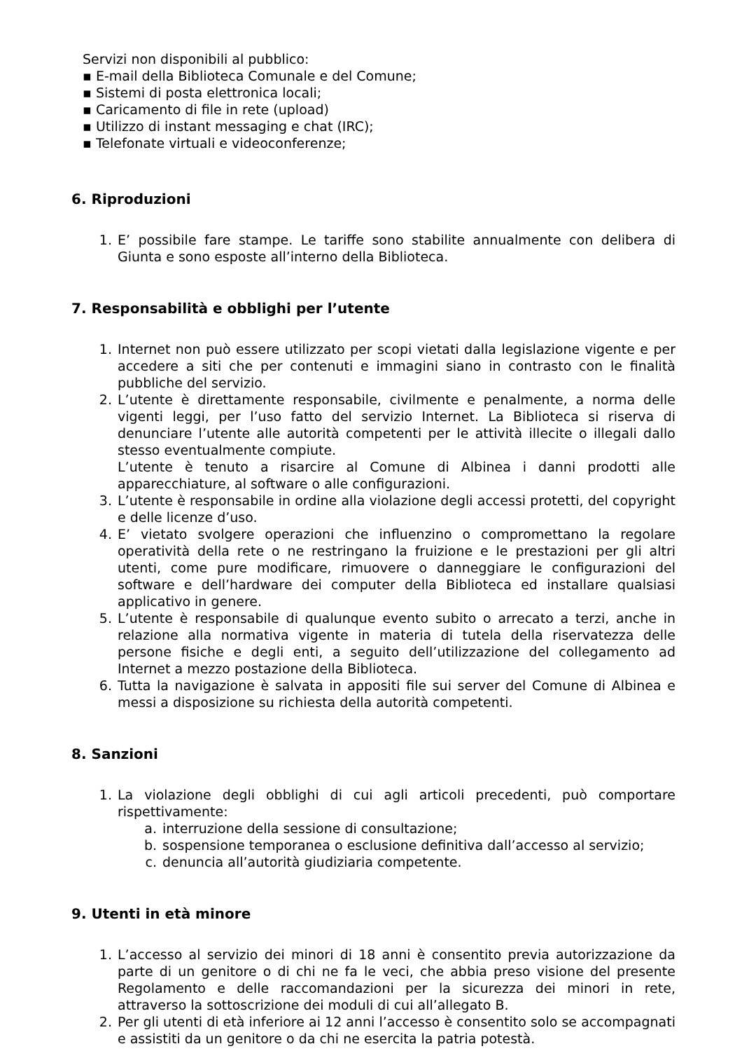Servizi non disponibili al pubblico:
▪ E-mail della Biblioteca Comunale e del Comune;
▪ Sistemi di posta elettronica locali;
▪ Caricamento di file in rete (upload)
▪ Utilizzo di instant messaging e chat (IRC);
▪ Telefonate virtuali e videoconferenze;
6. Riproduzioni
1. E’ possibile fare stampe. Le tariffe sono stabilite annualmente con delibera di Giunta e sono esposte all’interno della Biblioteca.
7. Responsabilità e obblighi per l’utente
1. Internet non può essere utilizzato per scopi vietati dalla legislazione vigente e per accedere a siti che per contenuti e immagini siano in contrasto con le finalità pubbliche del servizio.
2. L’utente è direttamente responsabile, civilmente e penalmente, a norma delle vigenti leggi, per l’uso fatto del servizio Internet. La Biblioteca si riserva di denunciare l’utente alle autorità competenti per le attività illecite o illegali dallo stesso eventualmente compiute.
L’utente è tenuto a risarcire al Comune di Albinea i danni prodotti alle apparecchiature, al software o alle configurazioni.
3. L’utente è responsabile in ordine alla violazione degli accessi protetti, del copyright e delle licenze d’uso.
4. E’ vietato svolgere operazioni che influenzino o compromettano la regolare operatività della rete o ne restringano la fruizione e le prestazioni per gli altri utenti, come pure modificare, rimuovere o danneggiare le configurazioni del software e dell’hardware dei computer della Biblioteca ed installare qualsiasi applicativo in genere.
5. L’utente è responsabile di qualunque evento subito o arrecato a terzi, anche in relazione alla normativa vigente in materia di tutela della riservatezza delle persone fisiche e degli enti, a seguito dell’utilizzazione del collegamento ad Internet a mezzo postazione della Biblioteca.
6. Tutta la navigazione è salvata in appositi file sui server del Comune di Albinea e messi a disposizione su richiesta della autorità competenti.
8. Sanzioni
1. La violazione degli obblighi di cui agli articoli precedenti, può comportare rispettivamente:
a. interruzione della sessione di consultazione;
b. sospensione temporanea o esclusione definitiva dall’accesso al servizio;
c. denuncia all’autorità giudiziaria competente.
9. Utenti in età minore
1. L’accesso al servizio dei minori di 18 anni è consentito previa autorizzazione da parte di un genitore o di chi ne fa le veci, che abbia preso visione del presente Regolamento e delle raccomandazioni per la sicurezza dei minori in rete, attraverso la sottoscrizione dei moduli di cui all’allegato B.
2. Per gli utenti di età inferiore ai 12 anni l’accesso è consentito solo se accompagnati e assistiti da un genitore o da chi ne esercita la patria potestà.